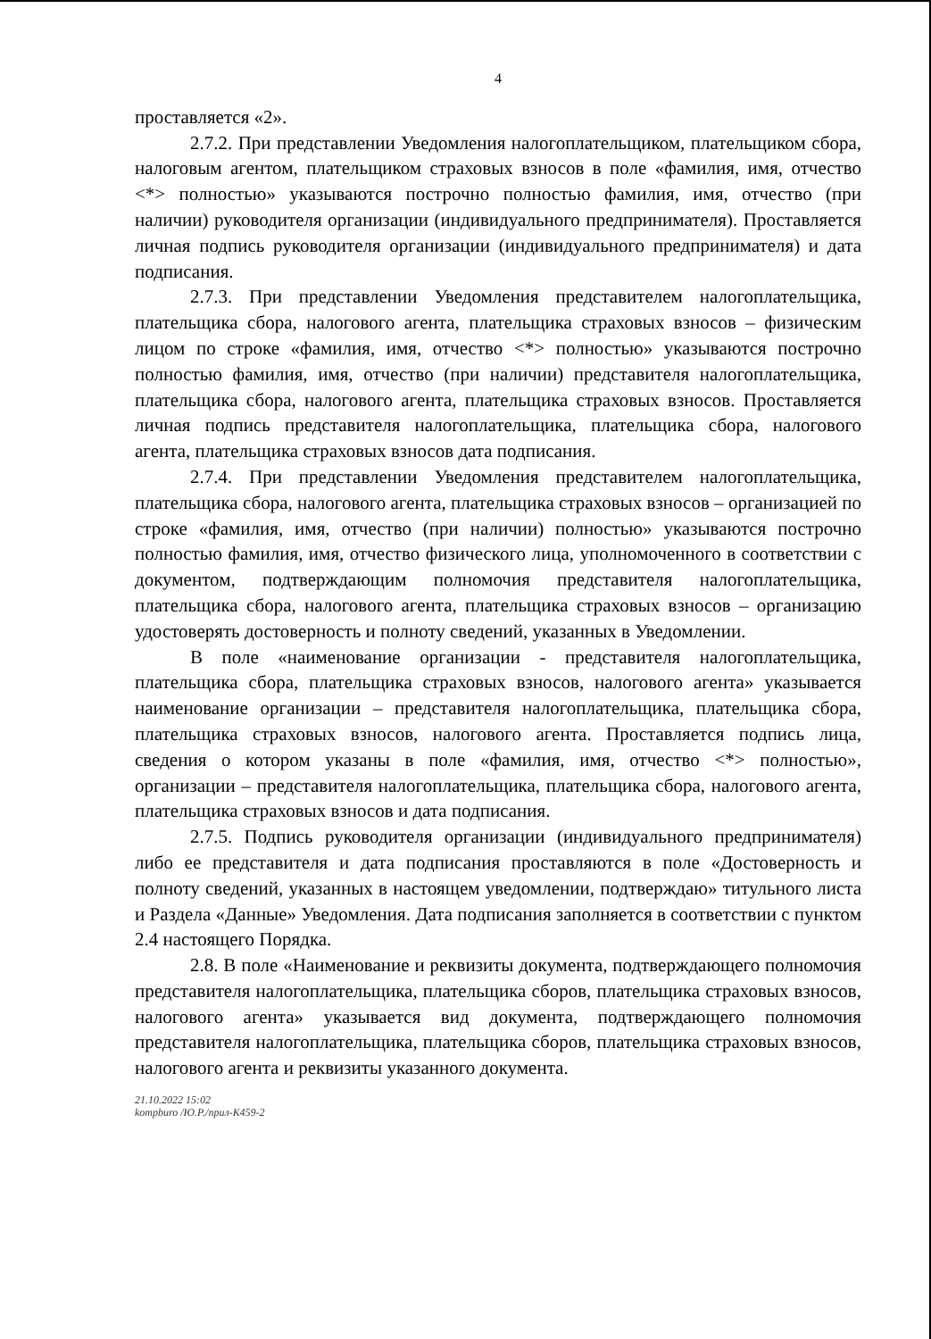4
проставляется «2».
2.7.2. При представлении Уведомления налогоплательщиком, плательщиком сбора, налоговым агентом, плательщиком страховых взносов в поле «фамилия, имя, отчество <*> полностью» указываются построчно полностью фамилия, имя, отчество (при наличии) руководителя организации (индивидуального предпринимателя). Проставляется личная подпись руководителя организации (индивидуального предпринимателя) и дата подписания.
2.7.3. При представлении Уведомления представителем налогоплательщика, плательщика сбора, налогового агента, плательщика страховых взносов – физическим лицом по строке «фамилия, имя, отчество <*> полностью» указываются построчно полностью фамилия, имя, отчество (при наличии) представителя налогоплательщика, плательщика сбора, налогового агента, плательщика страховых взносов. Проставляется личная подпись представителя налогоплательщика, плательщика сбора, налогового агента, плательщика страховых взносов дата подписания.
2.7.4. При представлении Уведомления представителем налогоплательщика, плательщика сбора, налогового агента, плательщика страховых взносов – организацией по строке «фамилия, имя, отчество (при наличии) полностью» указываются построчно полностью фамилия, имя, отчество физического лица, уполномоченного в соответствии с документом, подтверждающим полномочия представителя налогоплательщика, плательщика сбора, налогового агента, плательщика страховых взносов – организацию удостоверять достоверность и полноту сведений, указанных в Уведомлении.
В поле «наименование организации - представителя налогоплательщика, плательщика сбора, плательщика страховых взносов, налогового агента» указывается наименование организации – представителя налогоплательщика, плательщика сбора, плательщика страховых взносов, налогового агента. Проставляется подпись лица, сведения о котором указаны в поле «фамилия, имя, отчество <*> полностью», организации – представителя налогоплательщика, плательщика сбора, налогового агента, плательщика страховых взносов и дата подписания.
2.7.5. Подпись руководителя организации (индивидуального предпринимателя) либо ее представителя и дата подписания проставляются в поле «Достоверность и полноту сведений, указанных в настоящем уведомлении, подтверждаю» титульного листа и Раздела «Данные» Уведомления. Дата подписания заполняется в соответствии с пунктом 2.4 настоящего Порядка.
2.8. В поле «Наименование и реквизиты документа, подтверждающего полномочия представителя налогоплательщика, плательщика сборов, плательщика страховых взносов, налогового агента» указывается вид документа, подтверждающего полномочия представителя налогоплательщика, плательщика сборов, плательщика страховых взносов, налогового агента и реквизиты указанного документа.
21.10.2022 15:02
kompburo /Ю.Р./прил-К459-2